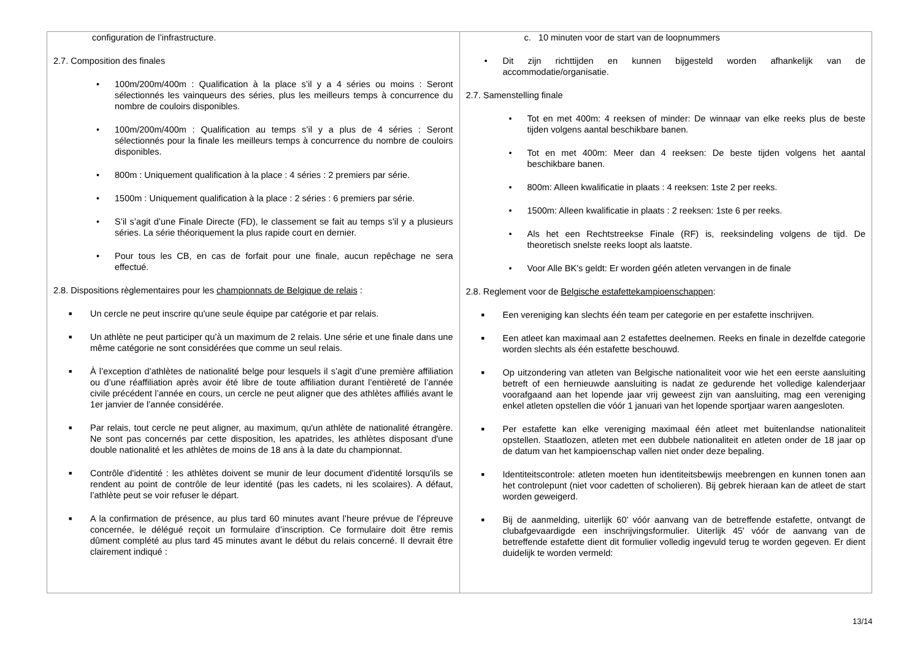| configuration de l’infrastructure. 2.7. Composition des finales • 100m/200m/400m : Qualification à la place s’il y a 4 séries ou moins : Seront sélectionnés les vainqueurs des séries, plus les meilleurs temps à concurrence du nombre de couloirs disponibles. • 100m/200m/400m : Qualification au temps s’il y a plus de 4 séries : Seront sélectionnés pour la finale les meilleurs temps à concurrence du nombre de couloirs disponibles. • 800m : Uniquement qualification à la place : 4 séries : 2 premiers par série. • 1500m : Uniquement qualification à la place : 2 séries : 6 premiers par série. • S’il s’agit d’une Finale Directe (FD), le classement se fait au temps s’il y a plusieurs séries. La série théoriquement la plus rapide court en dernier. • Pour tous les CB, en cas de forfait pour une finale, aucun repêchage ne sera effectué. 2.8. Dispositions règlementaires pour les championnats de Belgique de relais : ■ Un cercle ne peut inscrire qu'une seule équipe par catégorie et par relais. ■ Un athlète ne peut participer qu’à un maximum de 2 relais. Une série et une finale dans une même catégorie ne sont considérées que comme un seul relais. ■ À l’exception d’athlètes de nationalité belge pour lesquels il s’agit d’une première affiliation ou d’une réaffiliation après avoir été libre de toute affiliation durant l’entièreté de l’année civile précédent l’année en cours, un cercle ne peut aligner que des athlètes affiliés avant le 1er janvier de l’année considérée. ■ Par relais, tout cercle ne peut aligner, au maximum, qu'un athlète de nationalité étrangère. Ne sont pas concernés par cette disposition, les apatrides, les athlètes disposant d'une double nationalité et les athlètes de moins de 18 ans à la date du championnat. ■ Contrôle d'identité : les athlètes doivent se munir de leur document d'identité lorsqu'ils se rendent au point de contrôle de leur identité (pas les cadets, ni les scolaires). A défaut, l’athlète peut se voir refuser le départ. ■ A la confirmation de présence, au plus tard 60 minutes avant l’heure prévue de l’épreuve concernée, le délégué reçoit un formulaire d’inscription. Ce formulaire doit être remis dûment complété au plus tard 45 minutes avant le début du relais concerné. Il devrait être clairement indiqué : | c. 10 minuten voor de start van de loopnummers • Dit zijn richttijden en kunnen bijgesteld worden afhankelijk van de accommodatie/organisatie. 2.7. Samenstelling finale • Tot en met 400m: 4 reeksen of minder: De winnaar van elke reeks plus de beste tijden volgens aantal beschikbare banen. • Tot en met 400m: Meer dan 4 reeksen: De beste tijden volgens het aantal beschikbare banen. • 800m: Alleen kwalificatie in plaats : 4 reeksen: 1ste 2 per reeks. • 1500m: Alleen kwalificatie in plaats : 2 reeksen: 1ste 6 per reeks. • Als het een Rechtstreekse Finale (RF) is, reeksindeling volgens de tijd. De theoretisch snelste reeks loopt als laatste. • Voor Alle BK’s geldt: Er worden géén atleten vervangen in de finale 2.8. Reglement voor de Belgische estafettekampioenschappen : ■ Een vereniging kan slechts één team per categorie en per estafette inschrijven. ■ Een atleet kan maximaal aan 2 estafettes deelnemen. Reeks en finale in dezelfde categorie worden slechts als één estafette beschouwd. ■ Op uitzondering van atleten van Belgische nationaliteit voor wie het een eerste aansluiting betreft of een hernieuwde aansluiting is nadat ze gedurende het volledige kalenderjaar voorafgaand aan het lopende jaar vrij geweest zijn van aansluiting, mag een vereniging enkel atleten opstellen die vóór 1 januari van het lopende sportjaar waren aangesloten. ■ Per estafette kan elke vereniging maximaal één atleet met buitenlandse nationaliteit opstellen. Staatlozen, atleten met een dubbele nationaliteit en atleten onder de 18 jaar op de datum van het kampioenschap vallen niet onder deze bepaling. ■ Identiteitscontrole: atleten moeten hun identiteitsbewijs meebrengen en kunnen tonen aan het controlepunt (niet voor cadetten of scholieren). Bij gebrek hieraan kan de atleet de start worden geweigerd. ■ Bij de aanmelding, uiterlijk 60’ vóór aanvang van de betreffende estafette, ontvangt de clubafgevaardigde een inschrijvingsformulier. Uiterlijk 45' vóór de aanvang van de betreffende estafette dient dit formulier volledig ingevuld terug te worden gegeven. Er dient duidelijk te worden vermeld: |
13/14